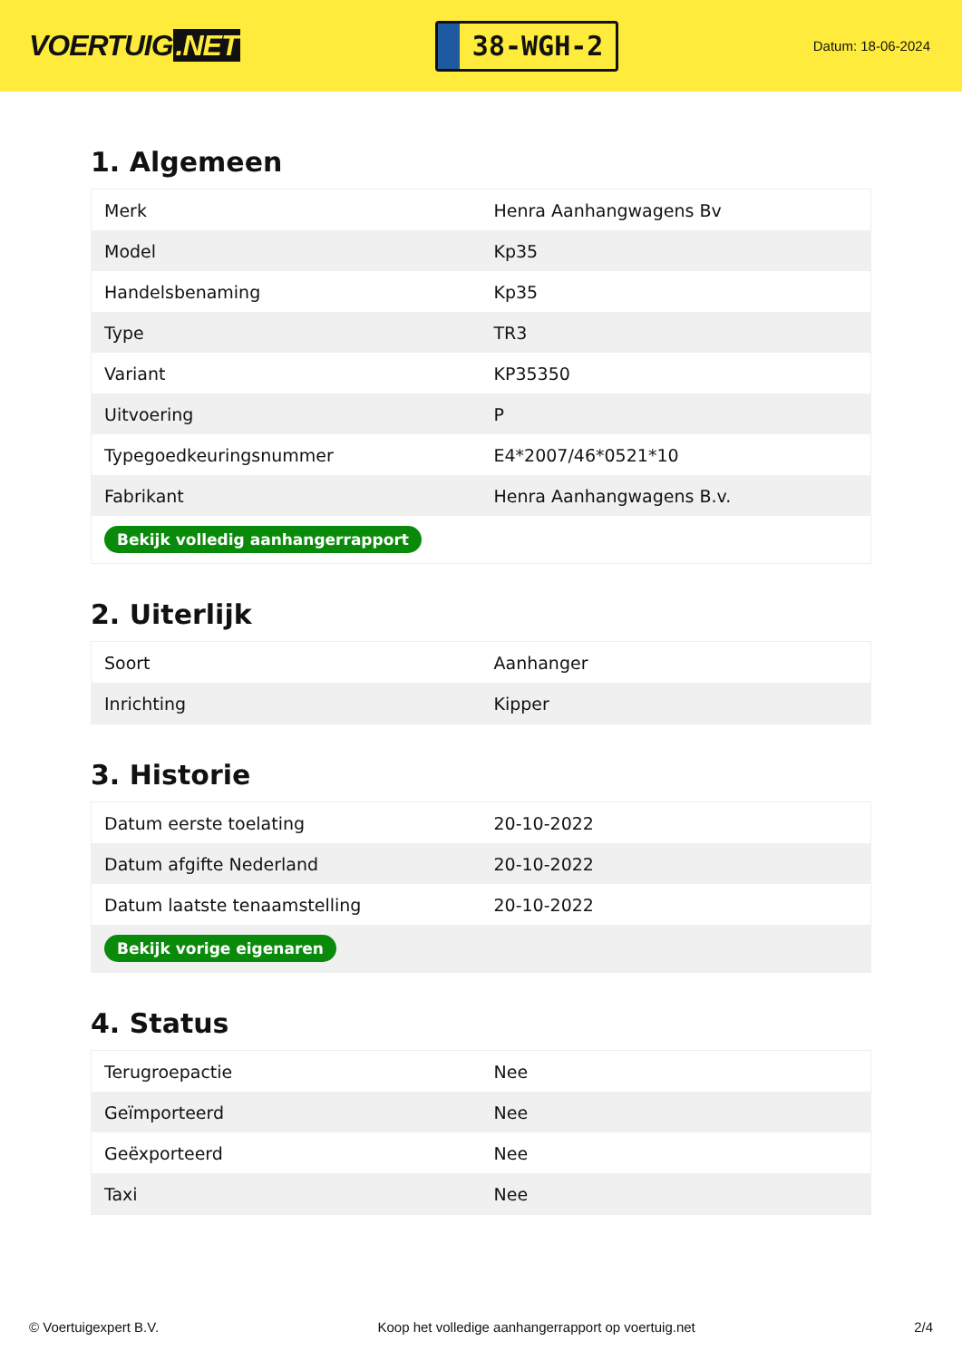VOERTUIG.NET
38-WGH-2
Datum: 18-06-2024
1. Algemeen
| Merk | Henra Aanhangwagens Bv |
| Model | Kp35 |
| Handelsbenaming | Kp35 |
| Type | TR3 |
| Variant | KP35350 |
| Uitvoering | P |
| Typegoedkeuringsnummer | E4*2007/46*0521*10 |
| Fabrikant | Henra Aanhangwagens B.v. |
| Bekijk volledig aanhangerrapport | |
2. Uiterlijk
| Soort | Aanhanger |
| Inrichting | Kipper |
3. Historie
| Datum eerste toelating | 20-10-2022 |
| Datum afgifte Nederland | 20-10-2022 |
| Datum laatste tenaamstelling | 20-10-2022 |
| Bekijk vorige eigenaren | |
4. Status
| Terugroepactie | Nee |
| Geïmporteerd | Nee |
| Geëxporteerd | Nee |
| Taxi | Nee |
© Voertuigexpert B.V. Koop het volledige aanhangerrapport op voertuig.net 2/4